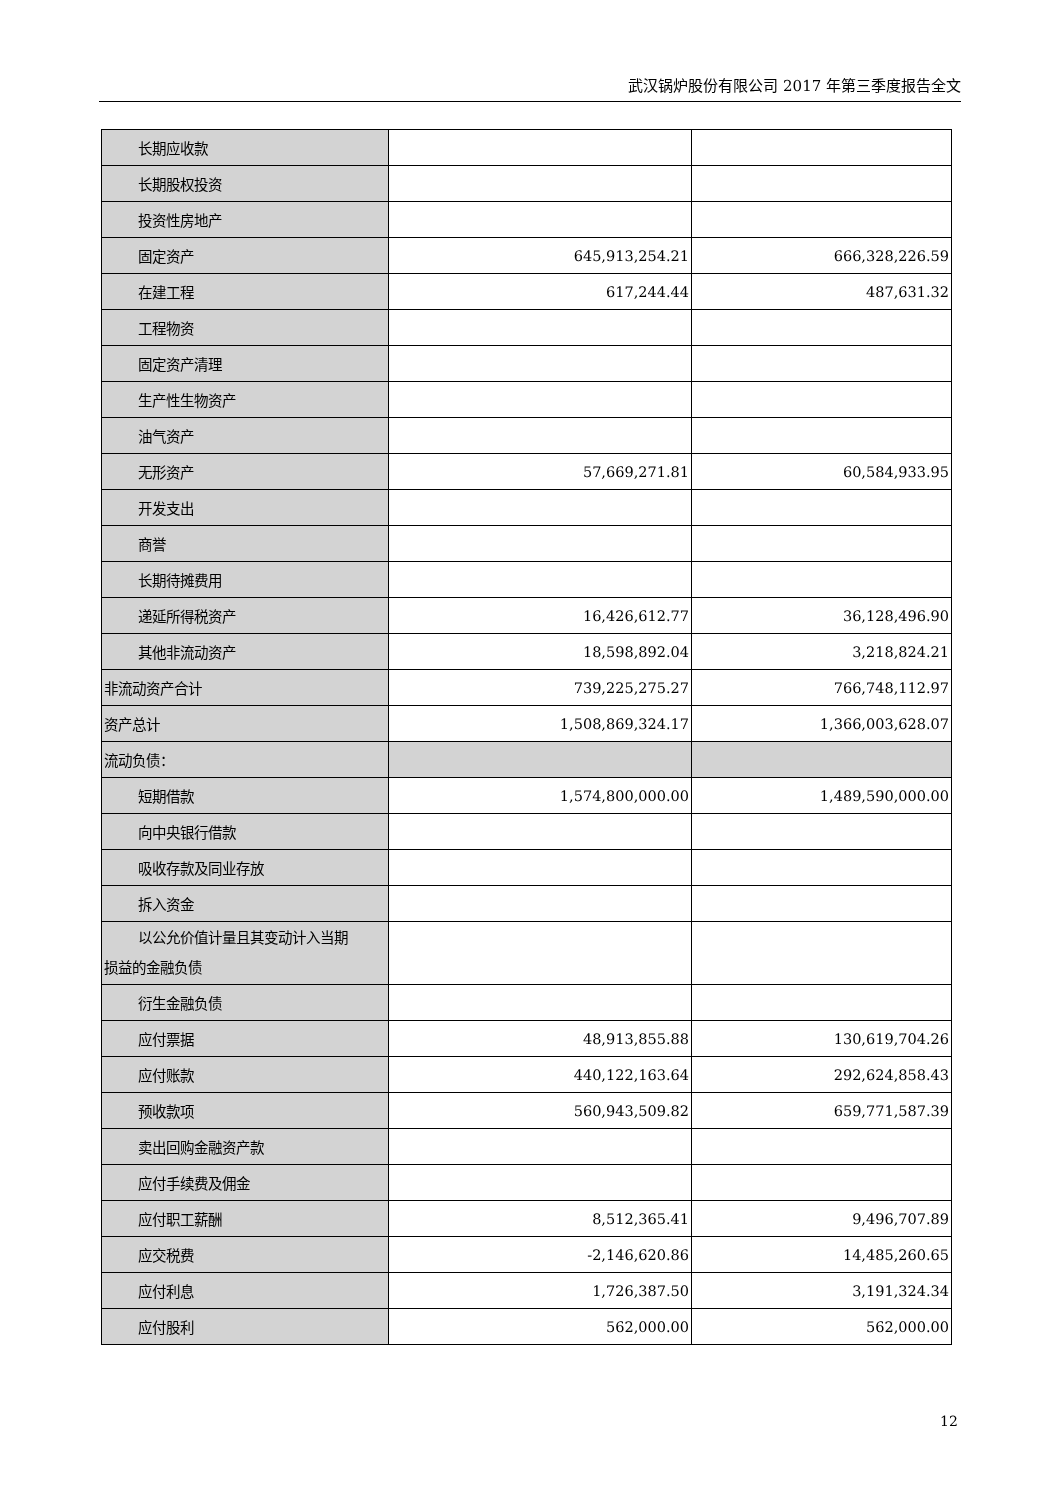武汉锅炉股份有限公司 2017 年第三季度报告全文
| 长期应收款 | | |
| 长期股权投资 | | |
| 投资性房地产 | | |
| 固定资产 | 645,913,254.21 | 666,328,226.59 |
| 在建工程 | 617,244.44 | 487,631.32 |
| 工程物资 | | |
| 固定资产清理 | | |
| 生产性生物资产 | | |
| 油气资产 | | |
| 无形资产 | 57,669,271.81 | 60,584,933.95 |
| 开发支出 | | |
| 商誉 | | |
| 长期待摊费用 | | |
| 递延所得税资产 | 16,426,612.77 | 36,128,496.90 |
| 其他非流动资产 | 18,598,892.04 | 3,218,824.21 |
| 非流动资产合计 | 739,225,275.27 | 766,748,112.97 |
| 资产总计 | 1,508,869,324.17 | 1,366,003,628.07 |
| 流动负债： | | |
| 短期借款 | 1,574,800,000.00 | 1,489,590,000.00 |
| 向中央银行借款 | | |
| 吸收存款及同业存放 | | |
| 拆入资金 | | |
| 以公允价值计量且其变动计入当期 损益的金融负债 | | |
| 衍生金融负债 | | |
| 应付票据 | 48,913,855.88 | 130,619,704.26 |
| 应付账款 | 440,122,163.64 | 292,624,858.43 |
| 预收款项 | 560,943,509.82 | 659,771,587.39 |
| 卖出回购金融资产款 | | |
| 应付手续费及佣金 | | |
| 应付职工薪酬 | 8,512,365.41 | 9,496,707.89 |
| 应交税费 | -2,146,620.86 | 14,485,260.65 |
| 应付利息 | 1,726,387.50 | 3,191,324.34 |
| 应付股利 | 562,000.00 | 562,000.00 |
12